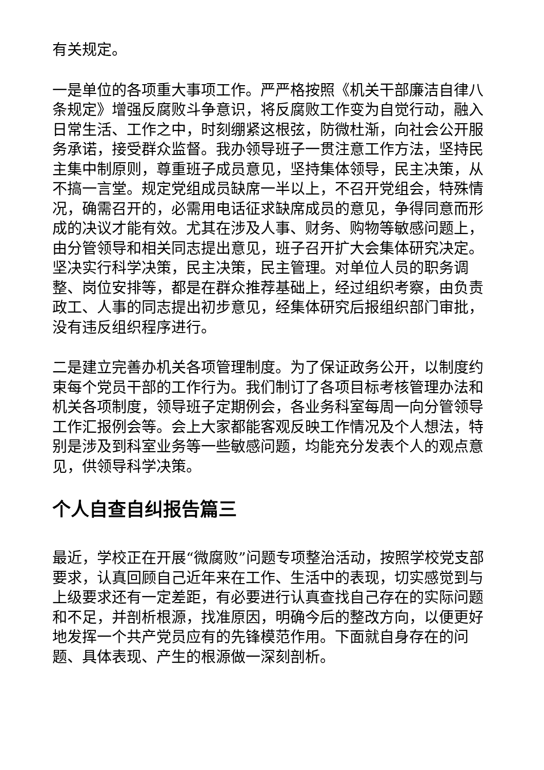有关规定。
一是单位的各项重大事项工作。严严格按照《机关干部廉洁自律八条规定》增强反腐败斗争意识，将反腐败工作变为自觉行动，融入日常生活、工作之中，时刻绷紧这根弦，防微杜渐，向社会公开服务承诺，接受群众监督。我办领导班子一贯注意工作方法，坚持民主集中制原则，尊重班子成员意见，坚持集体领导，民主决策，从不搞一言堂。规定党组成员缺席一半以上，不召开党组会，特殊情况，确需召开的，必需用电话征求缺席成员的意见，争得同意而形成的决议才能有效。尤其在涉及人事、财务、购物等敏感问题上，由分管领导和相关同志提出意见，班子召开扩大会集体研究决定。坚决实行科学决策，民主决策，民主管理。对单位人员的职务调整、岗位安排等，都是在群众推荐基础上，经过组织考察，由负责政工、人事的同志提出初步意见，经集体研究后报组织部门审批，没有违反组织程序进行。
二是建立完善办机关各项管理制度。为了保证政务公开，以制度约束每个党员干部的工作行为。我们制订了各项目标考核管理办法和机关各项制度，领导班子定期例会，各业务科室每周一向分管领导工作汇报例会等。会上大家都能客观反映工作情况及个人想法，特别是涉及到科室业务等一些敏感问题，均能充分发表个人的观点意见，供领导科学决策。
个人自查自纠报告篇三
最近，学校正在开展“微腐败”问题专项整治活动，按照学校党支部要求，认真回顾自己近年来在工作、生活中的表现，切实感觉到与上级要求还有一定差距，有必要进行认真查找自己存在的实际问题和不足，并剖析根源，找准原因，明确今后的整改方向，以便更好地发挥一个共产党员应有的先锋模范作用。下面就自身存在的问题、具体表现、产生的根源做一深刻剖析。